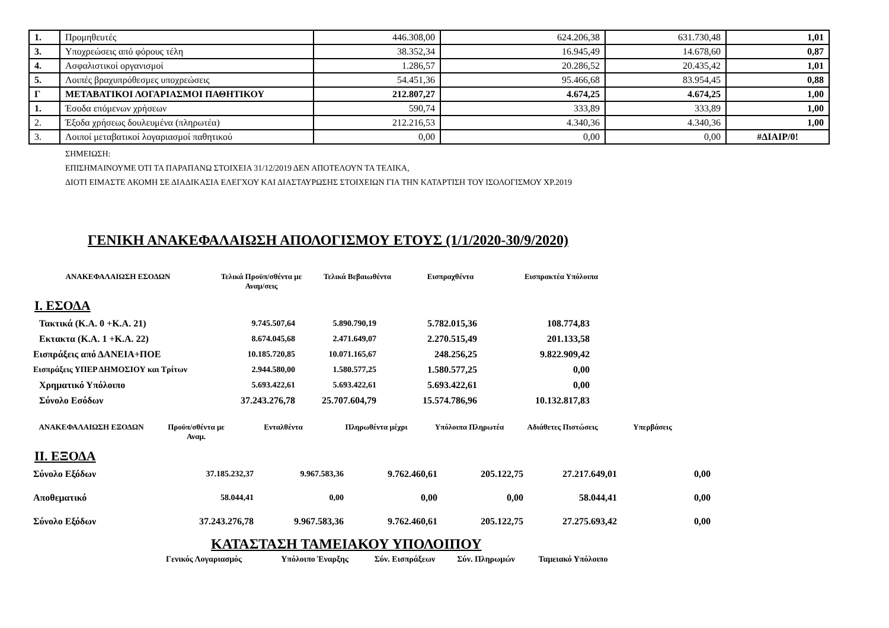| 1. | Προμηθευτές | 446.308,00 | 624.206,38 | 631.730,48 | 1,01 |
| 3. | Υποχρεώσεις από φόρους τέλη | 38.352,34 | 16.945,49 | 14.678,60 | 0,87 |
| 4. | Ασφαλιστικοί οργανισμοί | 1.286,57 | 20.286,52 | 20.435,42 | 1,01 |
| 5. | Λοιπές βραχυπρόθεσμες υποχρεώσεις | 54.451,36 | 95.466,68 | 83.954,45 | 0,88 |
| Γ | ΜΕΤΑΒΑΤΙΚΟΙ ΛΟΓΑΡΙΑΣΜΟΙ ΠΑΘΗΤΙΚΟΥ | 212.807,27 | 4.674,25 | 4.674,25 | 1,00 |
| 1. | Έσοδα επόμενων χρήσεων | 590,74 | 333,89 | 333,89 | 1,00 |
| 2. | Έξοδα χρήσεως δουλευμένα (πληρωτέα) | 212.216,53 | 4.340,36 | 4.340,36 | 1,00 |
| 3. | Λοιποί μεταβατικοί λογαριασμοί παθητικού | 0,00 | 0,00 | 0,00 | #ΔΙΑΙΡ/0! |
ΣΗΜΕΙΩΣΗ:
ΕΠΙΣΗΜΑΙΝΟΥΜΕ ΌΤΙ ΤΑ ΠΑΡΑΠΑΝΩ ΣΤΟΙΧΕΙΑ 31/12/2019 ΔΕΝ ΑΠΟΤΕΛΟΥΝ ΤΑ ΤΕΛΙΚΑ,
ΔΙΟΤΙ ΕΙΜΑΣΤΕ ΑΚΟΜΗ ΣΕ ΔΙΑΔΙΚΑΣΙΑ ΕΛΕΓΧΟΥ ΚΑΙ ΔΙΑΣΤΑΥΡΩΣΗΣ ΣΤΟΙΧΕΙΩΝ ΓΙΑ ΤΗΝ ΚΑΤΑΡΤΙΣΗ ΤΟΥ ΙΣΟΛΟΓΙΣΜΟΥ ΧΡ.2019
ΓΕΝΙΚΗ ΑΝΑΚΕΦΑΛΑΙΩΣΗ ΑΠΟΛΟΓΙΣΜΟΥ ΕΤΟΥΣ (1/1/2020-30/9/2020)
| ΑΝΑΚΕΦΑΛΑΙΩΣΗ ΕΣΟΔΩΝ | Τελικά Προϋπ/σθέντα με Αναμ/σεις | Τελικά Βεβαιωθέντα | Εισπραχθέντα | Εισπρακτέα Υπόλοιπα |
| --- | --- | --- | --- | --- |
Ι. ΕΣΟΔΑ
| Τακτικά (Κ.Α. 0 +Κ.Α. 21) | 9.745.507,64 | 5.890.790,19 | 5.782.015,36 | 108.774,83 |
| Εκτακτα (Κ.Α. 1 +Κ.Α. 22) | 8.674.045,68 | 2.471.649,07 | 2.270.515,49 | 201.133,58 |
| Εισπράξεις από ΔΑΝΕΙΑ+ΠΟΕ | 10.185.720,85 | 10.071.165,67 | 248.256,25 | 9.822.909,42 |
| Εισπράξεις ΥΠΕΡ ΔΗΜΟΣΙΟΥ και Τρίτων | 2.944.580,00 | 1.580.577,25 | 1.580.577,25 | 0,00 |
| Χρηματικό Υπόλοιπο | 5.693.422,61 | 5.693.422,61 | 5.693.422,61 | 0,00 |
| Σύνολο Εσόδων | 37.243.276,78 | 25.707.604,79 | 15.574.786,96 | 10.132.817,83 |
| ΑΝΑΚΕΦΑΛΑΙΩΣΗ ΕΞΟΔΩΝ | Προϋπ/σθέντα με Αναμ. | Ενταλθέντα | Πληρωθέντα μέχρι | Υπόλοιπα Πληρωτέα | Αδιάθετες Πιστώσεις | Υπερβάσεις |
| --- | --- | --- | --- | --- | --- | --- |
ΙΙ. ΕΞΟΔΑ
| Σύνολο Εξόδων | 37.185.232,37 | 9.967.583,36 | 9.762.460,61 | 205.122,75 | 27.217.649,01 | 0,00 |
| Αποθεματικό | 58.044,41 | 0,00 | 0,00 | 0,00 | 58.044,41 | 0,00 |
| Σύνολο Εξόδων | 37.243.276,78 | 9.967.583,36 | 9.762.460,61 | 205.122,75 | 27.275.693,42 | 0,00 |
ΚΑΤΑΣΤΑΣΗ ΤΑΜΕΙΑΚΟΥ ΥΠΟΛΟΙΠΟΥ
| Γενικός Λογαριασμός | Υπόλοιπο Έναρξης | Σύν. Εισπράξεων | Σύν. Πληρωμών | Ταμειακό Υπόλοιπο |
| --- | --- | --- | --- | --- |